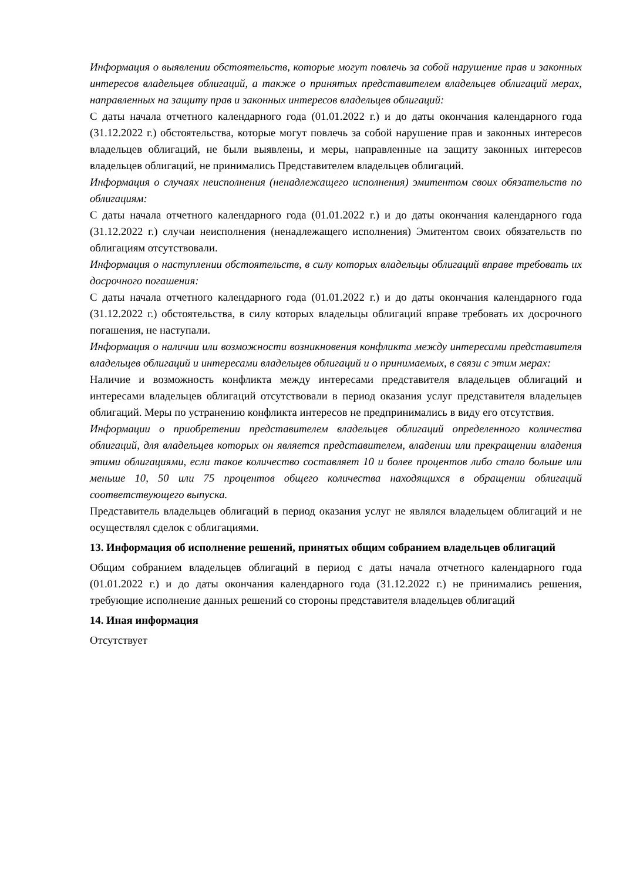Информация о выявлении обстоятельств, которые могут повлечь за собой нарушение прав и законных интересов владельцев облигаций, а также о принятых представителем владельцев облигаций мерах, направленных на защиту прав и законных интересов владельцев облигаций:
С даты начала отчетного календарного года (01.01.2022 г.) и до даты окончания календарного года (31.12.2022 г.) обстоятельства, которые могут повлечь за собой нарушение прав и законных интересов владельцев облигаций, не были выявлены, и меры, направленные на защиту законных интересов владельцев облигаций, не принимались Представителем владельцев облигаций.
Информация о случаях неисполнения (ненадлежащего исполнения) эмитентом своих обязательств по облигациям:
С даты начала отчетного календарного года (01.01.2022 г.) и до даты окончания календарного года (31.12.2022 г.) случаи неисполнения (ненадлежащего исполнения) Эмитентом своих обязательств по облигациям отсутствовали.
Информация о наступлении обстоятельств, в силу которых владельцы облигаций вправе требовать их досрочного погашения:
С даты начала отчетного календарного года (01.01.2022 г.) и до даты окончания календарного года (31.12.2022 г.) обстоятельства, в силу которых владельцы облигаций вправе требовать их досрочного погашения, не наступали.
Информация о наличии или возможности возникновения конфликта между интересами представителя владельцев облигаций и интересами владельцев облигаций и о принимаемых, в связи с этим мерах:
Наличие и возможность конфликта между интересами представителя владельцев облигаций и интересами владельцев облигаций отсутствовали в период оказания услуг представителя владельцев облигаций. Меры по устранению конфликта интересов не предпринимались в виду его отсутствия.
Информации о приобретении представителем владельцев облигаций определенного количества облигаций, для владельцев которых он является представителем, владении или прекращении владения этими облигациями, если такое количество составляет 10 и более процентов либо стало больше или меньше 10, 50 или 75 процентов общего количества находящихся в обращении облигаций соответствующего выпуска.
Представитель владельцев облигаций в период оказания услуг не являлся владельцем облигаций и не осуществлял сделок с облигациями.
13. Информация об исполнение решений, принятых общим собранием владельцев облигаций
Общим собранием владельцев облигаций в период с даты начала отчетного календарного года (01.01.2022 г.) и до даты окончания календарного года (31.12.2022 г.) не принимались решения, требующие исполнение данных решений со стороны представителя владельцев облигаций
14. Иная информация
Отсутствует